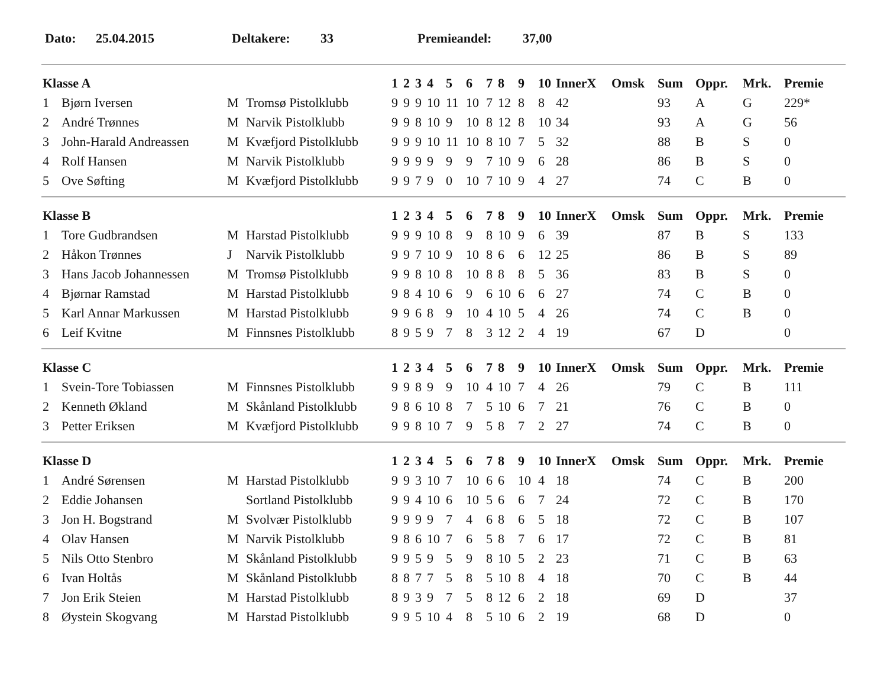Dato: 25.04.2015 Deltakere: 33 Premieandel: 37,00
| Klasse A | | | | 1 | 2 | 3 | 4 | 5 | 6 | 7 | 8 | 9 | 10 | InnerX | Omsk | Sum | Oppr. | Mrk. | Premie |
| --- | --- | --- | --- | --- | --- | --- | --- | --- | --- | --- | --- | --- | --- | --- | --- | --- | --- | --- | --- |
| 1 | Bjørn Iversen | M | Tromsø Pistolklubb | 9 | 9 | 9 | 10 | 11 | 10 | 7 | 12 | 8 | 8 | 42 | | 93 | A | G | 229* |
| 2 | André Trønnes | M | Narvik Pistolklubb | 9 | 9 | 8 | 10 | 9 | 10 | 8 | 12 | 8 | 10 | 34 | | 93 | A | G | 56 |
| 3 | John-Harald Andreassen | M | Kvæfjord Pistolklubb | 9 | 9 | 9 | 10 | 11 | 10 | 8 | 10 | 7 | 5 | 32 | | 88 | B | S | 0 |
| 4 | Rolf Hansen | M | Narvik Pistolklubb | 9 | 9 | 9 | 9 | 9 | 9 | 7 | 10 | 9 | 6 | 28 | | 86 | B | S | 0 |
| 5 | Ove Søfting | M | Kvæfjord Pistolklubb | 9 | 9 | 7 | 9 | 0 | 10 | 7 | 10 | 9 | 4 | 27 | | 74 | C | B | 0 |
| Klasse B | | | | 1 | 2 | 3 | 4 | 5 | 6 | 7 | 8 | 9 | 10 | InnerX | Omsk | Sum | Oppr. | Mrk. | Premie |
| 1 | Tore Gudbrandsen | M | Harstad Pistolklubb | 9 | 9 | 9 | 10 | 8 | 9 | 8 | 10 | 9 | 6 | 39 | | 87 | B | S | 133 |
| 2 | Håkon Trønnes | J | Narvik Pistolklubb | 9 | 9 | 7 | 10 | 9 | 10 | 8 | 6 | 6 | 12 | 25 | | 86 | B | S | 89 |
| 3 | Hans Jacob Johannessen | M | Tromsø Pistolklubb | 9 | 9 | 8 | 10 | 8 | 10 | 8 | 8 | 8 | 5 | 36 | | 83 | B | S | 0 |
| 4 | Bjørnar Ramstad | M | Harstad Pistolklubb | 9 | 8 | 4 | 10 | 6 | 9 | 6 | 10 | 6 | 6 | 27 | | 74 | C | B | 0 |
| 5 | Karl Annar Markussen | M | Harstad Pistolklubb | 9 | 9 | 6 | 8 | 9 | 10 | 4 | 10 | 5 | 4 | 26 | | 74 | C | B | 0 |
| 6 | Leif Kvitne | M | Finnsnes Pistolklubb | 8 | 9 | 5 | 9 | 7 | 8 | 3 | 12 | 2 | 4 | 19 | | 67 | D | | 0 |
| Klasse C | | | | 1 | 2 | 3 | 4 | 5 | 6 | 7 | 8 | 9 | 10 | InnerX | Omsk | Sum | Oppr. | Mrk. | Premie |
| 1 | Svein-Tore Tobiassen | M | Finnsnes Pistolklubb | 9 | 9 | 8 | 9 | 9 | 10 | 4 | 10 | 7 | 4 | 26 | | 79 | C | B | 111 |
| 2 | Kenneth Økland | M | Skånland Pistolklubb | 9 | 8 | 6 | 10 | 8 | 7 | 5 | 10 | 6 | 7 | 21 | | 76 | C | B | 0 |
| 3 | Petter Eriksen | M | Kvæfjord Pistolklubb | 9 | 9 | 8 | 10 | 7 | 9 | 5 | 8 | 7 | 2 | 27 | | 74 | C | B | 0 |
| Klasse D | | | | 1 | 2 | 3 | 4 | 5 | 6 | 7 | 8 | 9 | 10 | InnerX | Omsk | Sum | Oppr. | Mrk. | Premie |
| 1 | André Sørensen | M | Harstad Pistolklubb | 9 | 9 | 3 | 10 | 7 | 10 | 6 | 6 | 10 | 4 | 18 | | 74 | C | B | 200 |
| 2 | Eddie Johansen | | Sortland Pistolklubb | 9 | 9 | 4 | 10 | 6 | 10 | 5 | 6 | 6 | 7 | 24 | | 72 | C | B | 170 |
| 3 | Jon H. Bogstrand | M | Svolvær Pistolklubb | 9 | 9 | 9 | 9 | 7 | 4 | 6 | 8 | 6 | 5 | 18 | | 72 | C | B | 107 |
| 4 | Olav Hansen | M | Narvik Pistolklubb | 9 | 8 | 6 | 10 | 7 | 6 | 5 | 8 | 7 | 6 | 17 | | 72 | C | B | 81 |
| 5 | Nils Otto Stenbro | M | Skånland Pistolklubb | 9 | 9 | 5 | 9 | 5 | 9 | 8 | 10 | 5 | 2 | 23 | | 71 | C | B | 63 |
| 6 | Ivan Holtås | M | Skånland Pistolklubb | 8 | 8 | 7 | 7 | 5 | 8 | 5 | 10 | 8 | 4 | 18 | | 70 | C | B | 44 |
| 7 | Jon Erik Steien | M | Harstad Pistolklubb | 8 | 9 | 3 | 9 | 7 | 5 | 8 | 12 | 6 | 2 | 18 | | 69 | D | | 37 |
| 8 | Øystein Skogvang | M | Harstad Pistolklubb | 9 | 9 | 5 | 10 | 4 | 8 | 5 | 10 | 6 | 2 | 19 | | 68 | D | | 0 |